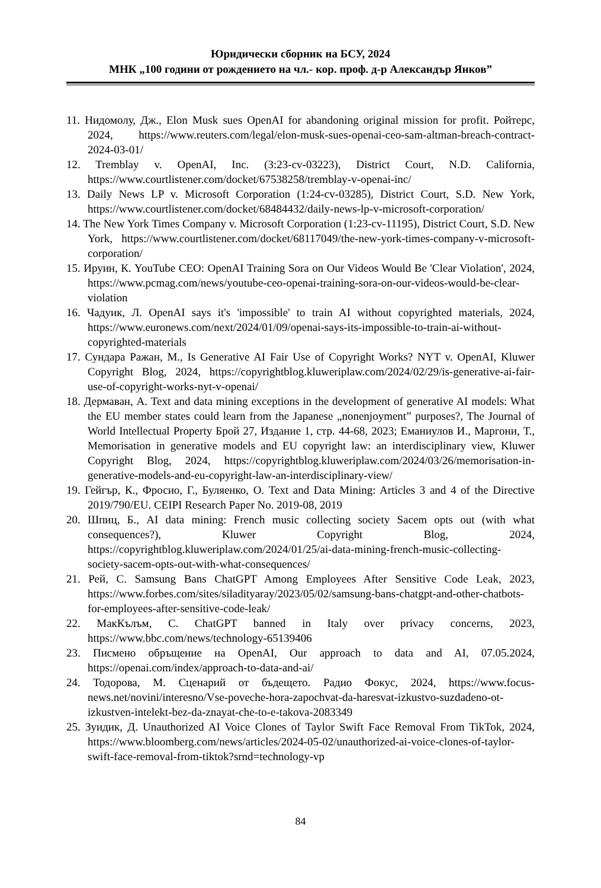Юридически сборник на БСУ, 2024
МНК „100 години от рождението на чл.- кор. проф. д-р Александър Янков”
11. Нидомолу, Дж., Elon Musk sues OpenAI for abandoning original mission for profit. Ройтерс, 2024, https://www.reuters.com/legal/elon-musk-sues-openai-ceo-sam-altman-breach-contract-2024-03-01/
12. Tremblay v. OpenAI, Inc. (3:23-cv-03223), District Court, N.D. California, https://www.courtlistener.com/docket/67538258/tremblay-v-openai-inc/
13. Daily News LP v. Microsoft Corporation (1:24-cv-03285), District Court, S.D. New York, https://www.courtlistener.com/docket/68484432/daily-news-lp-v-microsoft-corporation/
14. The New York Times Company v. Microsoft Corporation (1:23-cv-11195), District Court, S.D. New York, https://www.courtlistener.com/docket/68117049/the-new-york-times-company-v-microsoft-corporation/
15. Ируин, К. YouTube CEO: OpenAI Training Sora on Our Videos Would Be 'Clear Violation', 2024, https://www.pcmag.com/news/youtube-ceo-openai-training-sora-on-our-videos-would-be-clear-violation
16. Чадуик, Л. OpenAI says it's 'impossible' to train AI without copyrighted materials, 2024, https://www.euronews.com/next/2024/01/09/openai-says-its-impossible-to-train-ai-without-copyrighted-materials
17. Сундара Ражан, М., Is Generative AI Fair Use of Copyright Works? NYT v. OpenAI, Kluwer Copyright Blog, 2024, https://copyrightblog.kluweriplaw.com/2024/02/29/is-generative-ai-fair-use-of-copyright-works-nyt-v-openai/
18. Дермаван, А. Text and data mining exceptions in the development of generative AI models: What the EU member states could learn from the Japanese „nonenjoyment” purposes?, The Journal of World Intellectual Property Брой 27, Издание 1, стр. 44-68, 2023; Еманиулов И., Маргони, Т., Memorisation in generative models and EU copyright law: an interdisciplinary view, Kluwer Copyright Blog, 2024, https://copyrightblog.kluweriplaw.com/2024/03/26/memorisation-in-generative-models-and-eu-copyright-law-an-interdisciplinary-view/
19. Гейгър, К., Фросио, Г., Буляенко, О. Text and Data Mining: Articles 3 and 4 of the Directive 2019/790/EU. CEIPI Research Paper No. 2019-08, 2019
20. Шпиц, Б., AI data mining: French music collecting society Sacem opts out (with what consequences?), Kluwer Copyright Blog, 2024, https://copyrightblog.kluweriplaw.com/2024/01/25/ai-data-mining-french-music-collecting-society-sacem-opts-out-with-what-consequences/
21. Рей, С. Samsung Bans ChatGPT Among Employees After Sensitive Code Leak, 2023, https://www.forbes.com/sites/siladityaray/2023/05/02/samsung-bans-chatgpt-and-other-chatbots-for-employees-after-sensitive-code-leak/
22. МакКълъм, С. ChatGPT banned in Italy over privacy concerns, 2023, https://www.bbc.com/news/technology-65139406
23. Писмено обръщение на OpenAI, Our approach to data and AI, 07.05.2024, https://openai.com/index/approach-to-data-and-ai/
24. Тодорова, М. Сценарий от бъдещето. Радио Фокус, 2024, https://www.focus-news.net/novini/interesno/Vse-poveche-hora-zapochvat-da-haresvat-izkustvo-suzdadeno-ot-izkustven-intelekt-bez-da-znayat-che-to-e-takova-2083349
25. Зуидик, Д. Unauthorized AI Voice Clones of Taylor Swift Face Removal From TikTok, 2024, https://www.bloomberg.com/news/articles/2024-05-02/unauthorized-ai-voice-clones-of-taylor-swift-face-removal-from-tiktok?srnd=technology-vp
84